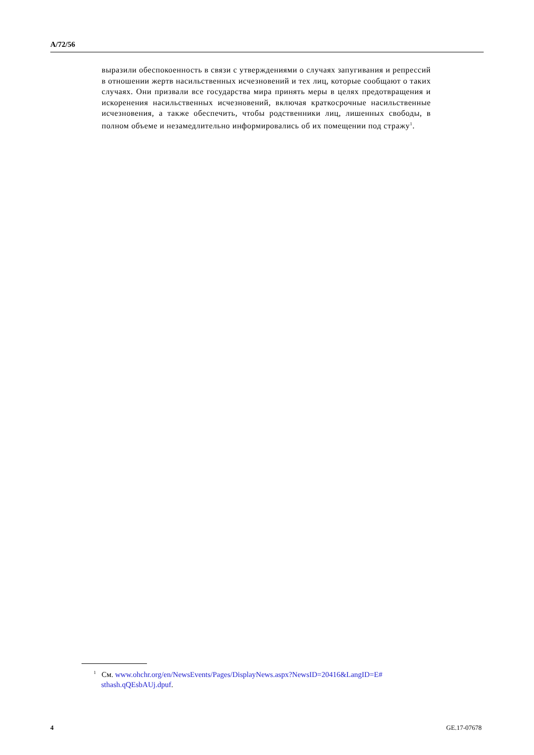A/72/56
выразили обеспокоенность в связи с утверждениями о случаях запугивания и репрессий в отношении жертв насильственных исчезновений и тех лиц, которые сообщают о таких случаях. Они призвали все государства мира принять меры в целях предотвращения и искоренения насильственных исчезновений, включая краткосрочные насильственные исчезновения, а также обеспечить, чтобы родственники лиц, лишенных свободы, в полном объеме и незамедлительно информировались об их помещении под стражу<sup>1</sup>.
<sup>1</sup> См. www.ohchr.org/en/NewsEvents/Pages/DisplayNews.aspx?NewsID=20416&LangID=E#
sthash.qQEsbAUj.dpuf.
4 GE.17-07678